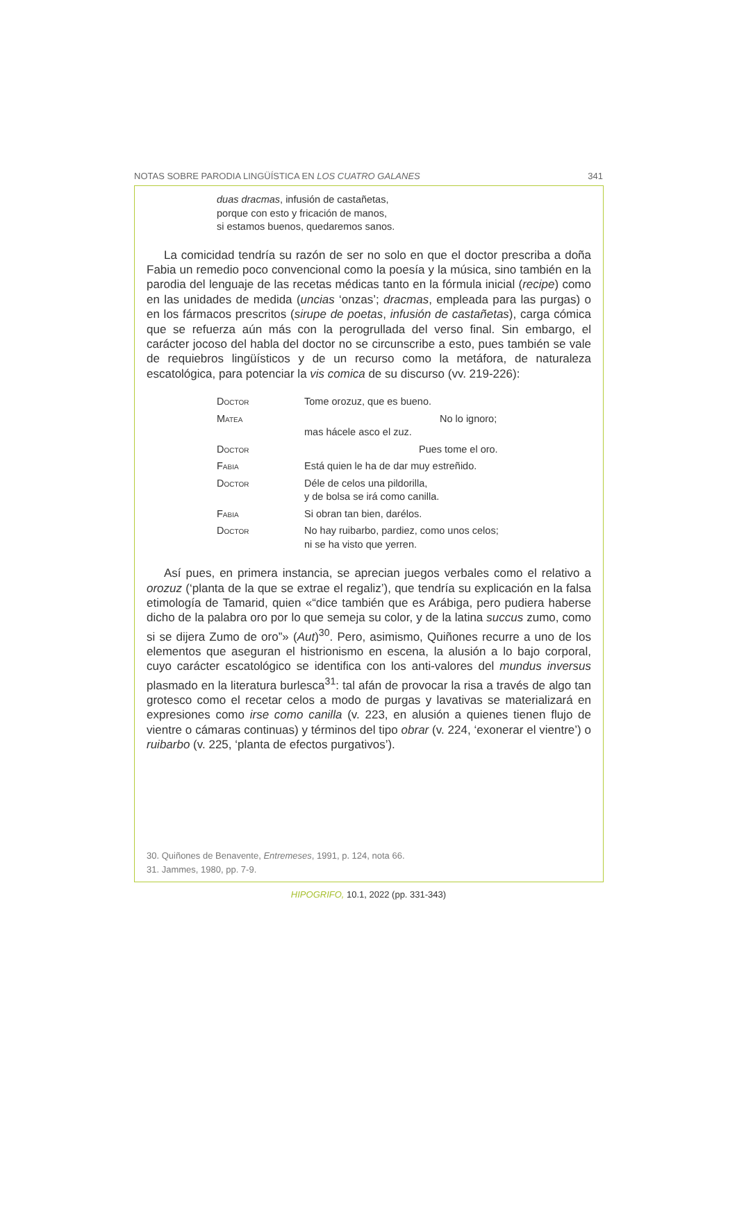NOTAS SOBRE PARODIA LINGÜÍSTICA EN LOS CUATRO GALANES 341
duas dracmas, infusión de castañetas,
porque con esto y fricación de manos,
si estamos buenos, quedaremos sanos.
La comicidad tendría su razón de ser no solo en que el doctor prescriba a doña Fabia un remedio poco convencional como la poesía y la música, sino también en la parodia del lenguaje de las recetas médicas tanto en la fórmula inicial (recipe) como en las unidades de medida (uncias ‘onzas’; dracmas, empleada para las purgas) o en los fármacos prescritos (sirupe de poetas, infusión de castañetas), carga cómica que se refuerza aún más con la perogrullada del verso final. Sin embargo, el carácter jocoso del habla del doctor no se circunscribe a esto, pues también se vale de requiebros lingüísticos y de un recurso como la metáfora, de naturaleza escatológica, para potenciar la vis comica de su discurso (vv. 219-226):
| Doctor | Tome orozuz, que es bueno. |
| Matea | No lo ignoro; mas hácele asco el zuz. |
| Doctor | Pues tome el oro. |
| Fabia | Está quien le ha de dar muy estreñido. |
| Doctor | Déle de celos una pildorilla, y de bolsa se irá como canilla. |
| Fabia | Si obran tan bien, darélos. |
| Doctor | No hay ruibarbo, pardiez, como unos celos; ni se ha visto que yerren. |
Así pues, en primera instancia, se aprecian juegos verbales como el relativo a orozuz (‘planta de la que se extrae el regaliz’), que tendría su explicación en la falsa etimología de Tamarid, quien «“dice también que es Arábiga, pero pudiera haberse dicho de la palabra oro por lo que semeja su color, y de la latina succus zumo, como si se dijera Zumo de oro”» (Aut)<sup>30</sup>. Pero, asimismo, Quiñones recurre a uno de los elementos que aseguran el histrionismo en escena, la alusión a lo bajo corporal, cuyo carácter escatológico se identifica con los anti-valores del mundus inversus plasmado en la literatura burlesca<sup>31</sup>: tal afán de provocar la risa a través de algo tan grotesco como el recetar celos a modo de purgas y lavativas se materializará en expresiones como irse como canilla (v. 223, en alusión a quienes tienen flujo de vientre o cámaras continuas) y términos del tipo obrar (v. 224, ‘exonerar el vientre’) o ruibarbo (v. 225, ‘planta de efectos purgativos’).
30. Quiñones de Benavente, Entremeses, 1991, p. 124, nota 66.
31. Jammes, 1980, pp. 7-9.
HIPOGRIFO, 10.1, 2022 (pp. 331-343)